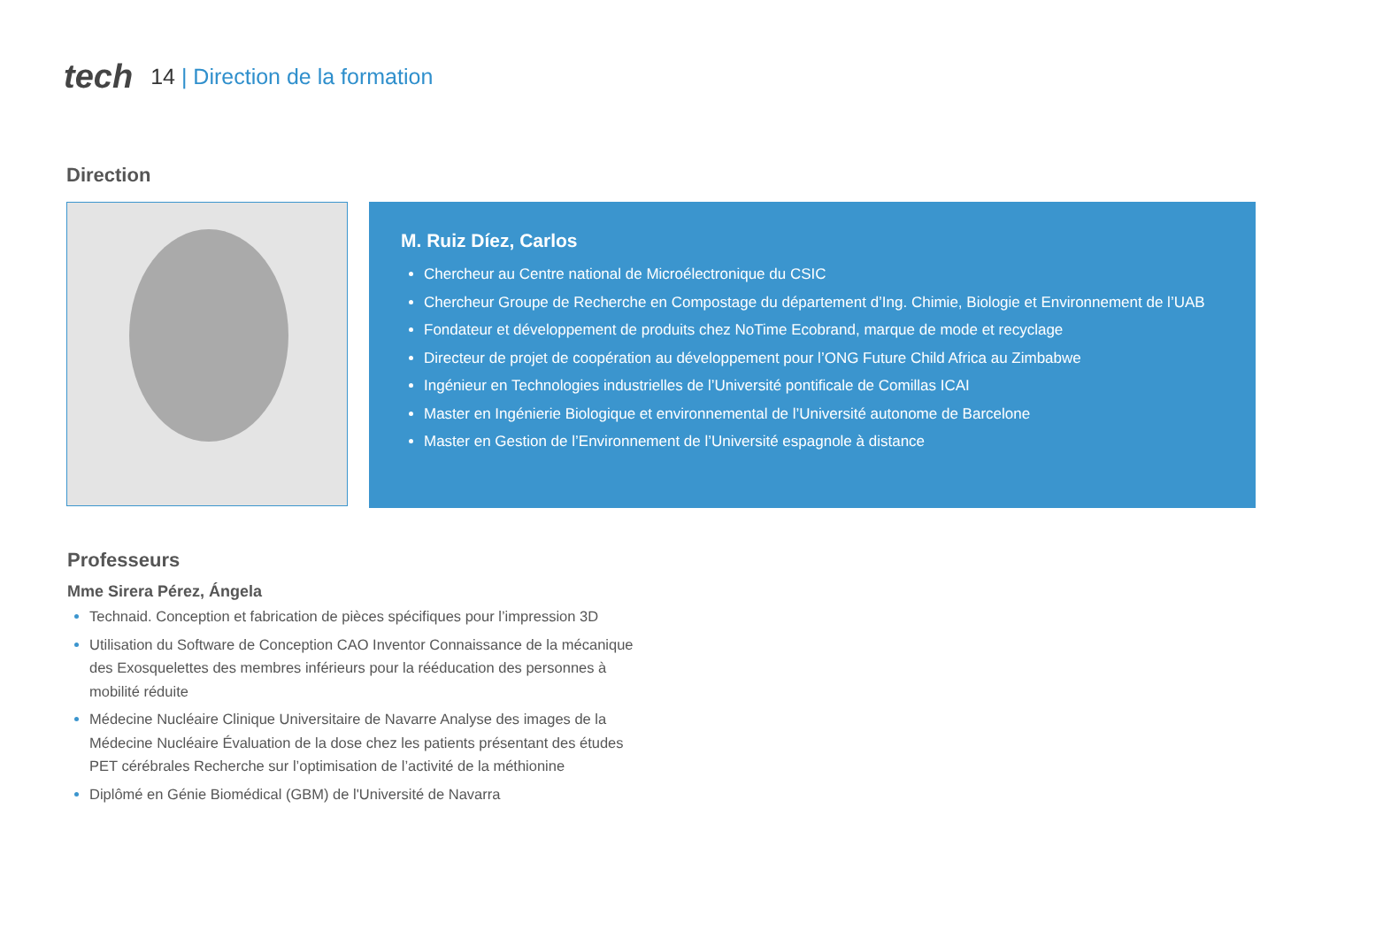tech 14 | Direction de la formation
Direction
M. Ruiz Díez, Carlos
Chercheur au Centre national de Microélectronique du CSIC
Chercheur Groupe de Recherche en Compostage du département d’Ing. Chimie, Biologie et Environnement de l’UAB
Fondateur et développement de produits chez NoTime Ecobrand, marque de mode et recyclage
Directeur de projet de coopération au développement pour l’ONG Future Child Africa au Zimbabwe
Ingénieur en Technologies industrielles de l’Université pontificale de Comillas ICAI
Master en Ingénierie Biologique et environnemental de l’Université autonome de Barcelone
Master en Gestion de l’Environnement de l’Université espagnole à distance
Professeurs
Mme Sirera Pérez, Ángela
Technaid. Conception et fabrication de pièces spécifiques pour l’impression 3D
Utilisation du Software de Conception CAO Inventor Connaissance de la mécanique des Exosquelettes des membres inférieurs pour la rééducation des personnes à mobilité réduite
Médecine Nucléaire Clinique Universitaire de Navarre Analyse des images de la Médecine Nucléaire Évaluation de la dose chez les patients présentant des études PET cérébrales Recherche sur l’optimisation de l’activité de la méthionine
Diplômé en Génie Biomédical (GBM) de l'Université de Navarra